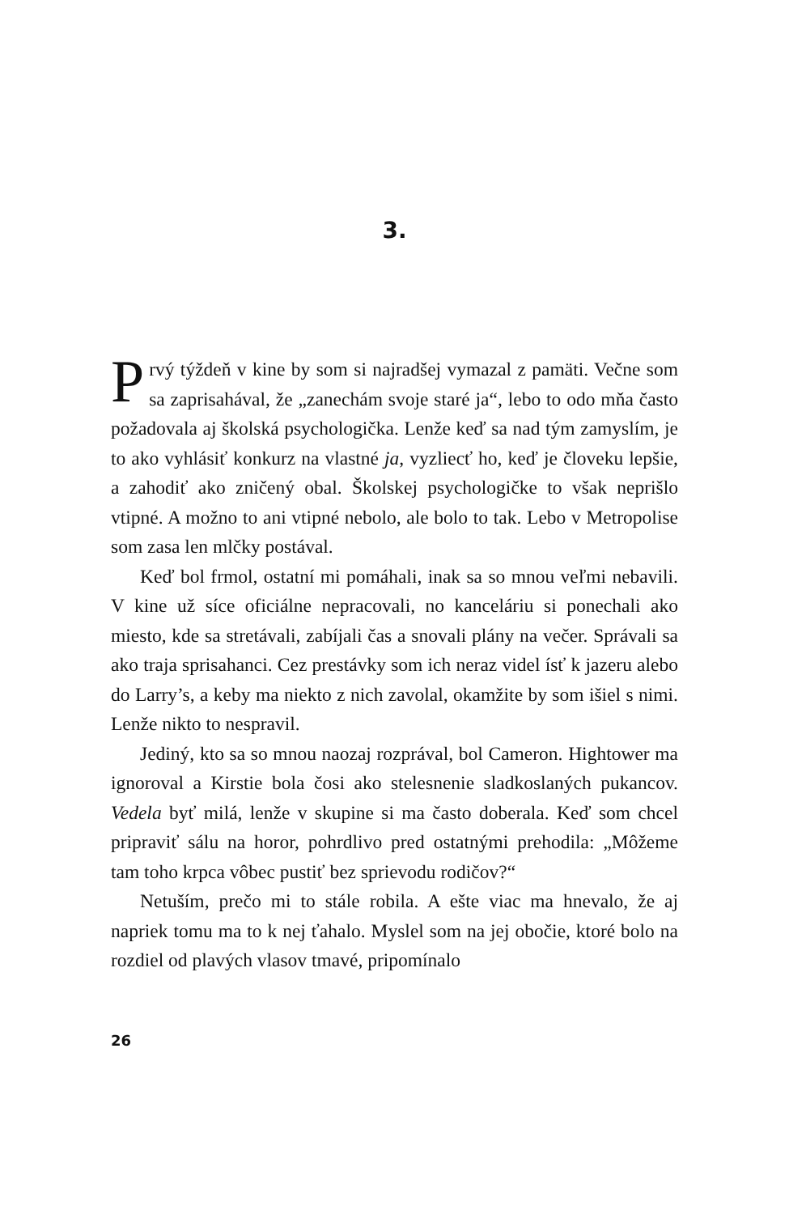3.
Prvý týždeň v kine by som si najradšej vymazal z pamäti. Večne som sa zaprisahával, že „zanechám svoje staré ja“, lebo to odo mňa často požadovala aj školská psychologička. Lenže keď sa nad tým zamyslím, je to ako vyhlásiť konkurz na vlastné ja, vyzliecť ho, keď je človeku lepšie, a zahodiť ako zničený obal. Školskej psychologičke to však neprišlo vtipné. A možno to ani vtipné nebolo, ale bolo to tak. Lebo v Metropolise som zasa len mlčky postával.
Keď bol frmol, ostatní mi pomáhali, inak sa so mnou veľmi nebavili. V kine už síce oficiálne nepracovali, no kanceláriu si ponechali ako miesto, kde sa stretávali, zabíjali čas a snovali plány na večer. Správali sa ako traja sprisahanci. Cez prestávky som ich neraz videl ísť k jazeru alebo do Larry’s, a keby ma niekto z nich zavolal, okamžite by som išiel s nimi. Lenže nikto to nespravil.
Jediný, kto sa so mnou naozaj rozprával, bol Cameron. Hightower ma ignoroval a Kirstie bola čosi ako stelesnenie sladkoslaných pukancov. Vedela byť milá, lenže v skupine si ma často doberala. Keď som chcel pripraviť sálu na horor, pohrdlivo pred ostatnými prehodila: „Môžeme tam toho krpca vôbec pustiť bez sprievodu rodičov?“
Netuším, prečo mi to stále robila. A ešte viac ma hnevalo, že aj napriek tomu ma to k nej ťahalo. Myslel som na jej obočie, ktoré bolo na rozdiel od plavých vlasov tmavé, pripomínalo
26